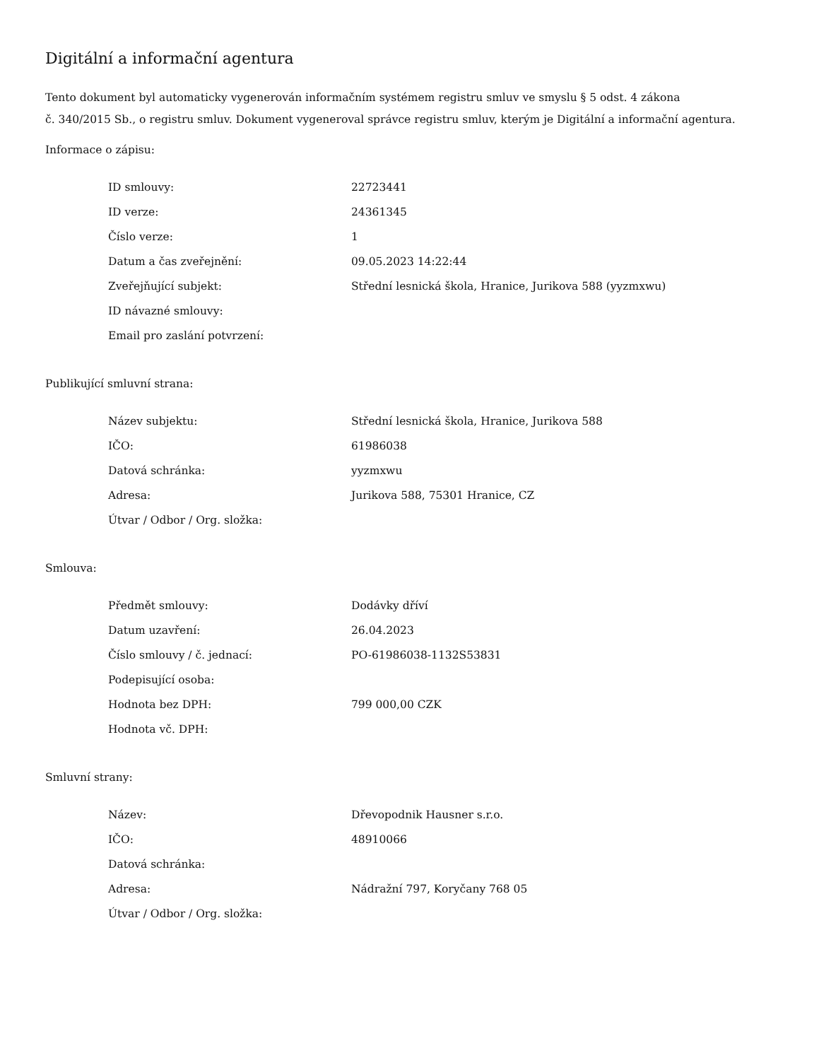Digitální a informační agentura
Tento dokument byl automaticky vygenerován informačním systémem registru smluv ve smyslu § 5 odst. 4 zákona
č. 340/2015 Sb., o registru smluv. Dokument vygeneroval správce registru smluv, kterým je Digitální a informační agentura.
Informace o zápisu:
| ID smlouvy: | 22723441 |
| ID verze: | 24361345 |
| Číslo verze: | 1 |
| Datum a čas zveřejnění: | 09.05.2023 14:22:44 |
| Zveřejňující subjekt: | Střední lesnická škola, Hranice, Jurikova 588 (yyzmxwu) |
| ID návazné smlouvy: | |
| Email pro zaslání potvrzení: | |
Publikující smluvní strana:
| Název subjektu: | Střední lesnická škola, Hranice, Jurikova 588 |
| IČO: | 61986038 |
| Datová schránka: | yyzmxwu |
| Adresa: | Jurikova 588, 75301 Hranice, CZ |
| Útvar / Odbor / Org. složka: | |
Smlouva:
| Předmět smlouvy: | Dodávky dříví |
| Datum uzavření: | 26.04.2023 |
| Číslo smlouvy / č. jednací: | PO-61986038-1132S53831 |
| Podepisující osoba: | |
| Hodnota bez DPH: | 799 000,00 CZK |
| Hodnota vč. DPH: | |
Smluvní strany:
| Název: | Dřevopodnik Hausner s.r.o. |
| IČO: | 48910066 |
| Datová schránka: | |
| Adresa: | Nádražní 797, Koryčany 768 05 |
| Útvar / Odbor / Org. složka: | |